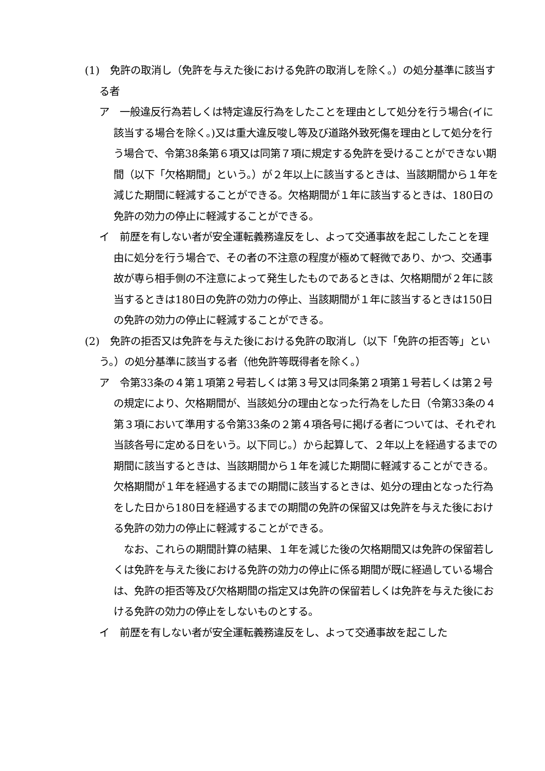(1)　免許の取消し（免許を与えた後における免許の取消しを除く。）の処分基準に該当する者
ア　一般違反行為若しくは特定違反行為をしたことを理由として処分を行う場合(イに該当する場合を除く。)又は重大違反唆し等及び道路外致死傷を理由として処分を行う場合で、令第38条第６項又は同第７項に規定する免許を受けることができない期間（以下「欠格期間」という。）が２年以上に該当するときは、当該期間から１年を減じた期間に軽減することができる。欠格期間が１年に該当するときは、180日の免許の効力の停止に軽減することができる。
イ　前歴を有しない者が安全運転義務違反をし、よって交通事故を起こしたことを理由に処分を行う場合で、その者の不注意の程度が極めて軽微であり、かつ、交通事故が専ら相手側の不注意によって発生したものであるときは、欠格期間が２年に該当するときは180日の免許の効力の停止、当該期間が１年に該当するときは150日の免許の効力の停止に軽減することができる。
(2)　免許の拒否又は免許を与えた後における免許の取消し（以下「免許の拒否等」という。）の処分基準に該当する者（他免許等既得者を除く。）
ア　令第33条の４第１項第２号若しくは第３号又は同条第２項第１号若しくは第２号の規定により、欠格期間が、当該処分の理由となった行為をした日（令第33条の４第３項において準用する令第33条の２第４項各号に掲げる者については、それぞれ当該各号に定める日をいう。以下同じ。）から起算して、２年以上を経過するまでの期間に該当するときは、当該期間から１年を減じた期間に軽減することができる。欠格期間が１年を経過するまでの期間に該当するときは、処分の理由となった行為をした日から180日を経過するまでの期間の免許の保留又は免許を与えた後における免許の効力の停止に軽減することができる。
なお、これらの期間計算の結果、１年を減じた後の欠格期間又は免許の保留若しくは免許を与えた後における免許の効力の停止に係る期間が既に経過している場合は、免許の拒否等及び欠格期間の指定又は免許の保留若しくは免許を与えた後における免許の効力の停止をしないものとする。
イ　前歴を有しない者が安全運転義務違反をし、よって交通事故を起こした